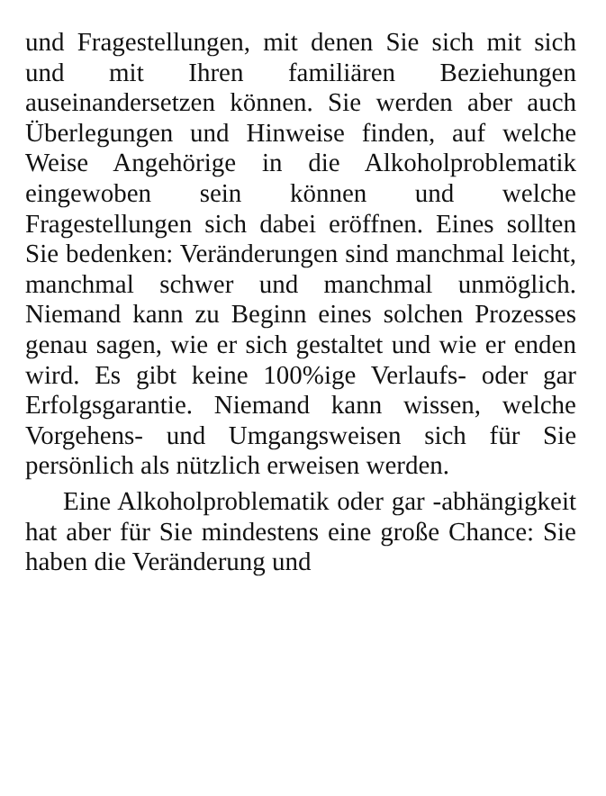und Fragestellungen, mit denen Sie sich mit sich und mit Ihren familiären Beziehungen auseinandersetzen können. Sie werden aber auch Überlegungen und Hinweise finden, auf welche Weise Angehörige in die Alkoholproblematik eingewoben sein können und welche Fragestellungen sich dabei eröffnen. Eines sollten Sie bedenken: Veränderungen sind manchmal leicht, manchmal schwer und manchmal unmöglich. Niemand kann zu Beginn eines solchen Prozesses genau sagen, wie er sich gestaltet und wie er enden wird. Es gibt keine 100%ige Verlaufs- oder gar Erfolgsgarantie. Niemand kann wissen, welche Vorgehens- und Umgangsweisen sich für Sie persönlich als nützlich erweisen werden.
Eine Alkoholproblematik oder gar -abhängigkeit hat aber für Sie mindestens eine große Chance: Sie haben die Veränderung und